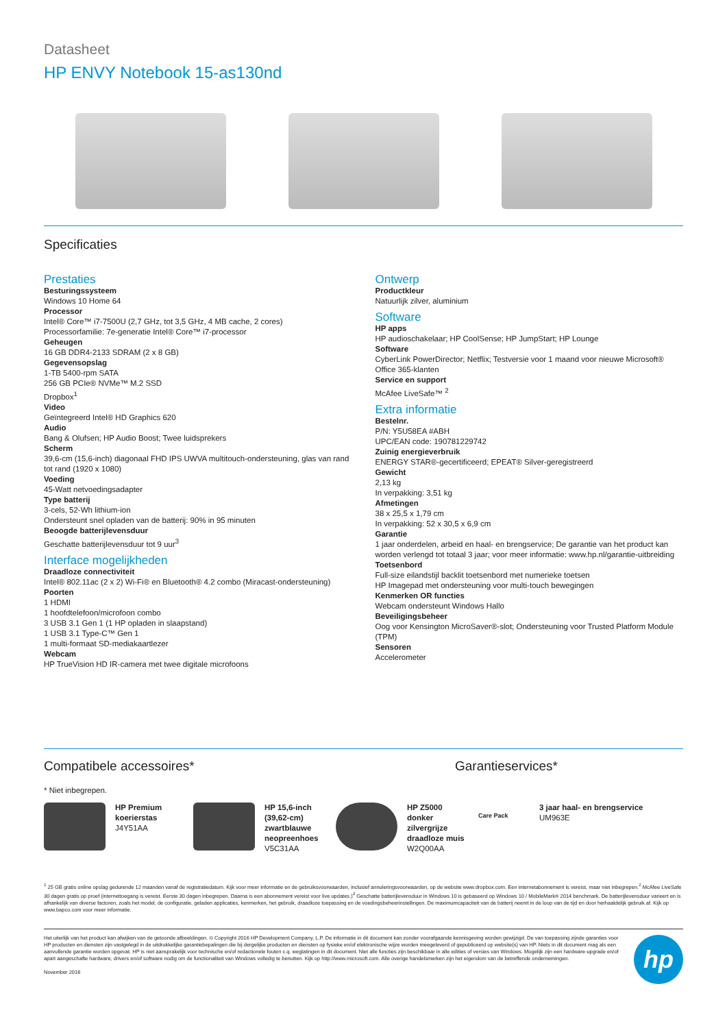Datasheet
HP ENVY Notebook 15-as130nd
Specificaties
Prestaties
Besturingssysteem
Windows 10 Home 64
Processor
Intel® Core™ i7-7500U (2,7 GHz, tot 3,5 GHz, 4 MB cache, 2 cores)
Processorfamilie: 7e-generatie Intel® Core™ i7-processor
Geheugen
16 GB DDR4-2133 SDRAM (2 x 8 GB)
Gegevensopslag
1-TB 5400-rpm SATA
256 GB PCIe® NVMe™ M.2 SSD
Dropbox<sup>1</sup>
Video
Geïntegreerd Intel® HD Graphics 620
Audio
Bang & Olufsen; HP Audio Boost; Twee luidsprekers
Scherm
39,6-cm (15,6-inch) diagonaal FHD IPS UWVA multitouch-ondersteuning, glas van rand tot rand (1920 x 1080)
Voeding
45-Watt netvoedingsadapter
Type batterij
3-cels, 52-Wh lithium-ion
Ondersteunt snel opladen van de batterij: 90% in 95 minuten
Beoogde batterijlevensduur
Geschatte batterijlevensduur tot 9 uur<sup>3</sup>
Interface mogelijkheden
Draadloze connectiviteit
Intel® 802.11ac (2 x 2) Wi-Fi® en Bluetooth® 4.2 combo (Miracast-ondersteuning)
Poorten
1 HDMI
1 hoofdtelefoon/microfoon combo
3 USB 3.1 Gen 1 (1 HP opladen in slaapstand)
1 USB 3.1 Type-C™ Gen 1
1 multi-formaat SD-mediakaartlezer
Webcam
HP TrueVision HD IR-camera met twee digitale microfoons
Ontwerp
Productkleur
Natuurlijk zilver, aluminium
Software
HP apps
HP audioschakelaar; HP CoolSense; HP JumpStart; HP Lounge
Software
CyberLink PowerDirector; Netflix; Testversie voor 1 maand voor nieuwe Microsoft® Office 365-klanten
Service en support
McAfee LiveSafe™ <sup>2</sup>
Extra informatie
Bestelnr.
P/N: Y5U58EA #ABH
UPC/EAN code: 190781229742
Zuinig energieverbruik
ENERGY STAR®-gecertificeerd; EPEAT® Silver-geregistreerd
Gewicht
2,13 kg
In verpakking: 3,51 kg
Afmetingen
38 x 25,5 x 1,79 cm
In verpakking: 52 x 30,5 x 6,9 cm
Garantie
1 jaar onderdelen, arbeid en haal- en brengservice; De garantie van het product kan worden verlengd tot totaal 3 jaar; voor meer informatie: www.hp.nl/garantie-uitbreiding
Toetsenbord
Full-size eilandstijl backlit toetsenbord met numerieke toetsen
HP Imagepad met ondersteuning voor multi-touch bewegingen
Kenmerken OR functies
Webcam ondersteunt Windows Hallo
Beveiligingsbeheer
Oog voor Kensington MicroSaver®-slot; Ondersteuning voor Trusted Platform Module (TPM)
Sensoren
Accelerometer
Compatibele accessoires* Garantieservices*
* Niet inbegrepen.
HP Premium koerierstas
J4Y51AA
HP 15,6-inch (39,62-cm) zwartblauwe neopreenhoes
V5C31AA
HP Z5000 donker zilvergrijze draadloze muis
W2Q00AA
Care Pack
3 jaar haal- en brengservice
UM963E
<sup>1</sup> 25 GB gratis online opslag gedurende 12 maanden vanaf de registratiedatum. Kijk voor meer informatie en de gebruiksvoorwaarden, inclusief annuleringsvoorwaarden, op de website www.dropbox.com. Een internetabonnement is vereist, maar niet inbegrepen.<sup>2</sup> McAfee LiveSafe 30 dagen gratis op proef (internettoegang is vereist. Eerste 30 dagen inbegrepen. Daarna is een abonnement vereist voor live updates.)<sup>3</sup> Geschatte batterijlevensduur in Windows 10 is gebaseerd op Windows 10 / MobileMark® 2014 benchmark. De batterijlevensduur varieert en is afhankelijk van diverse factoren, zoals het model, de configuratie, geladen applicaties, kenmerken, het gebruik, draadloze toepassing en de voedingsbeheerinstellingen. De maximumcapaciteit van de batterij neemt in de loop van de tijd en door herhaaldelijk gebruik af. Kijk op www.bapco.com voor meer informatie.
Het uiterlijk van het product kan afwijken van de getoonde afbeeldingen. © Copyright 2016 HP Development Company, L.P. De informatie in dit document kan zonder voorafgaande kennisgeving worden gewijzigd. De van toepassing zijnde garanties voor HP producten en diensten zijn vastgelegd in de uitdrukkelijke garantiebepalingen die bij dergelijke producten en diensten op fysieke en/of elektronische wijze worden meegeleverd of gepubliceerd op website(s) van HP. Niets in dit document mag als een aanvullende garantie worden opgevat. HP is niet aansprakelijk voor technische en/of redactionele fouten c.q. weglatingen in dit document. Niet alle functies zijn beschikbaar in alle edities of versies van Windows. Mogelijk zijn een hardware-upgrade en/of apart aangeschafte hardware, drivers en/of software nodig om de functionaliteit van Windows volledig te benutten. Kijk op http://www.microsoft.com. Alle overige handelsmerken zijn het eigendom van de betreffende ondernemingen.
November 2016
hp